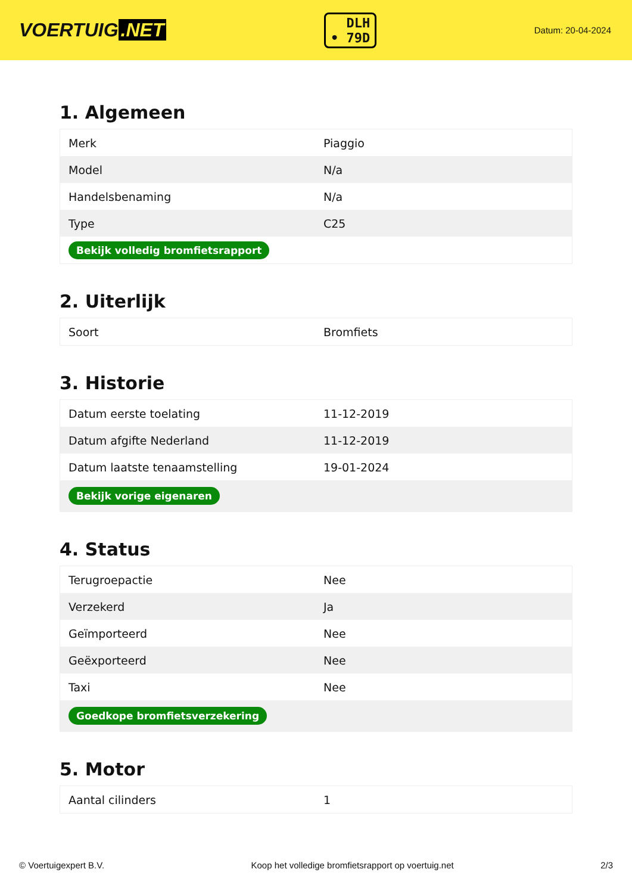VOERTUIG.NET
DLH
• 79D
Datum: 20-04-2024
1. Algemeen
| Merk | Piaggio |
| Model | N/a |
| Handelsbenaming | N/a |
| Type | C25 |
| Bekijk volledig bromfietsrapport | |
2. Uiterlijk
| Soort | Bromfiets |
3. Historie
| Datum eerste toelating | 11-12-2019 |
| Datum afgifte Nederland | 11-12-2019 |
| Datum laatste tenaamstelling | 19-01-2024 |
| Bekijk vorige eigenaren | |
4. Status
| Terugroepactie | Nee |
| Verzekerd | Ja |
| Geïmporteerd | Nee |
| Geëxporteerd | Nee |
| Taxi | Nee |
| Goedkope bromfietsverzekering | |
5. Motor
| Aantal cilinders | 1 |
© Voertuigexpert B.V. Koop het volledige bromfietsrapport op voertuig.net 2/3